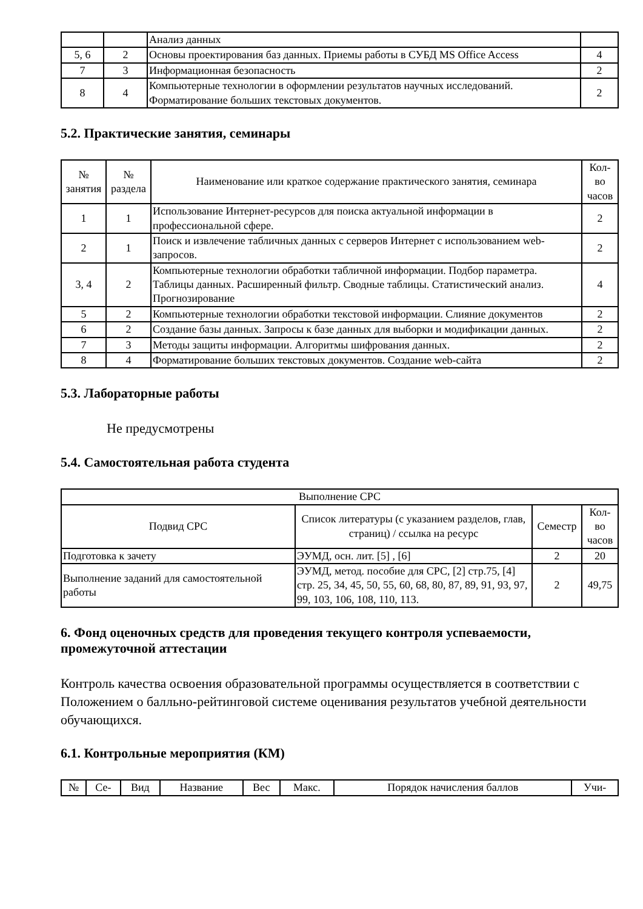| | | Анализ данных | |
| 5, 6 | 2 | Основы проектирования баз данных. Приемы работы в СУБД MS Office Access | 4 |
| 7 | 3 | Информационная безопасность | 2 |
| 8 | 4 | Компьютерные технологии в оформлении результатов научных исследований. Форматирование больших текстовых документов. | 2 |
5.2. Практические занятия, семинары
| № занятия | № раздела | Наименование или краткое содержание практического занятия, семинара | Кол- во часов |
| --- | --- | --- | --- |
| 1 | 1 | Использование Интернет-ресурсов для поиска актуальной информации в профессиональной сфере. | 2 |
| 2 | 1 | Поиск и извлечение табличных данных с серверов Интернет с использованием web-запросов. | 2 |
| 3, 4 | 2 | Компьютерные технологии обработки табличной информации. Подбор параметра. Таблицы данных. Расширенный фильтр. Сводные таблицы. Статистический анализ. Прогнозирование | 4 |
| 5 | 2 | Компьютерные технологии обработки текстовой информации. Слияние документов | 2 |
| 6 | 2 | Создание базы данных. Запросы к базе данных для выборки и модификации данных. | 2 |
| 7 | 3 | Методы защиты информации. Алгоритмы шифрования данных. | 2 |
| 8 | 4 | Форматирование больших текстовых документов. Создание web-сайта | 2 |
5.3. Лабораторные работы
Не предусмотрены
5.4. Самостоятельная работа студента
| Выполнение СРС | | | |
| Подвид СРС | Список литературы (с указанием разделов, глав, страниц) / ссылка на ресурс | Семестр | Кол- во часов |
| Подготовка к зачету | ЭУМД, осн. лит. [5] , [6] | 2 | 20 |
| Выполнение заданий для самостоятельной работы | ЭУМД, метод. пособие для СРС, [2] стр.75, [4] стр. 25, 34, 45, 50, 55, 60, 68, 80, 87, 89, 91, 93, 97, 99, 103, 106, 108, 110, 113. | 2 | 49,75 |
6. Фонд оценочных средств для проведения текущего контроля успеваемости, промежуточной аттестации
Контроль качества освоения образовательной программы осуществляется в соответствии с Положением о балльно-рейтинговой системе оценивания результатов учебной деятельности обучающихся.
6.1. Контрольные мероприятия (КМ)
| № | Се- | Вид | Название | Вес | Макс. | Порядок начисления баллов | Учи- |